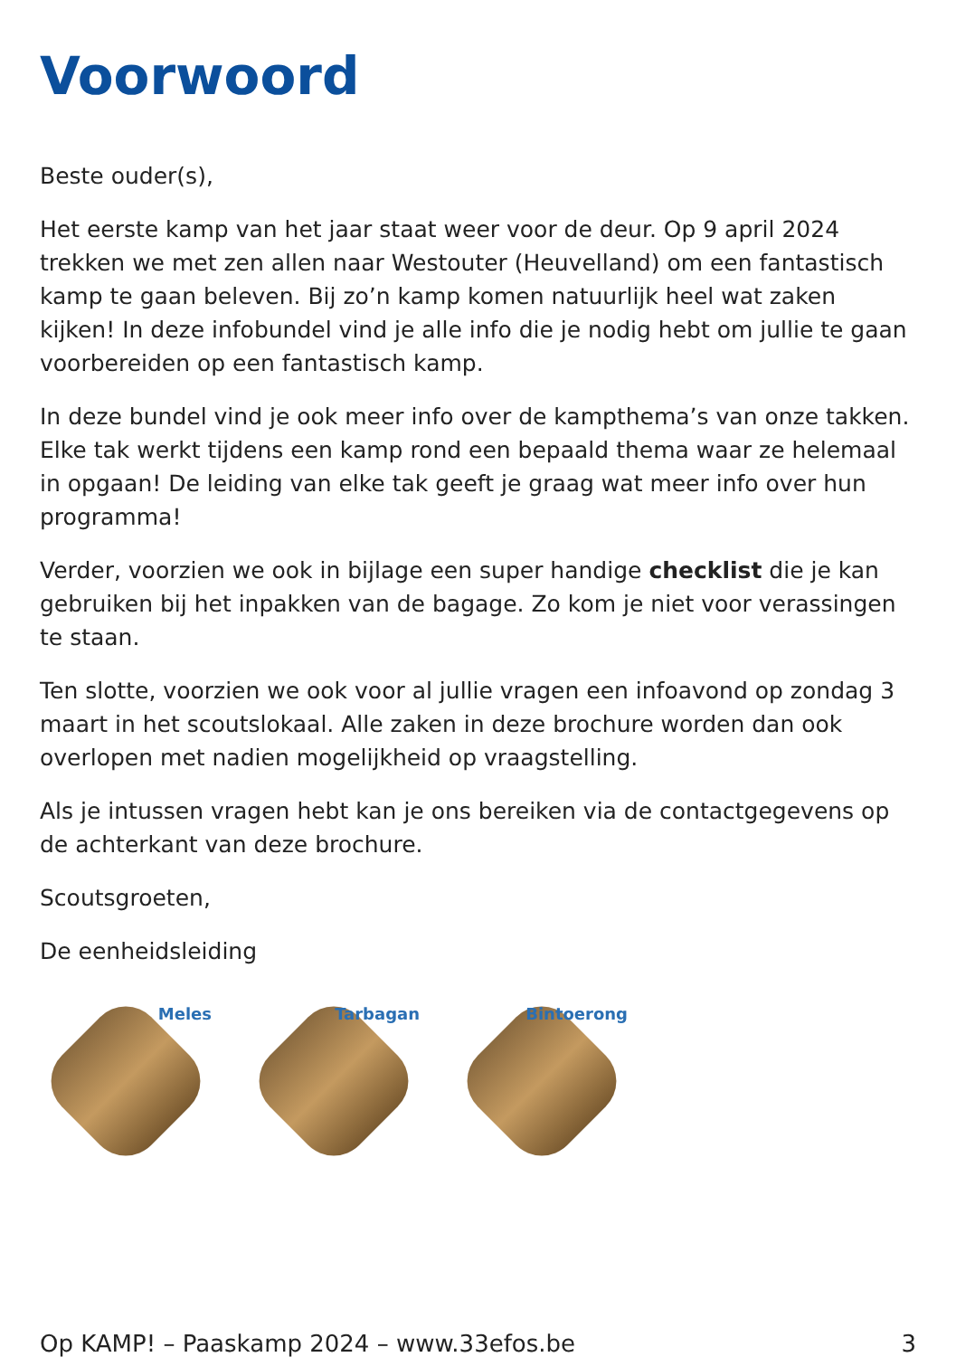Voorwoord
Beste ouder(s),
Het eerste kamp van het jaar staat weer voor de deur. Op 9 april 2024 trekken we met zen allen naar Westouter (Heuvelland) om een fantastisch kamp te gaan beleven. Bij zo’n kamp komen natuurlijk heel wat zaken kijken! In deze infobundel vind je alle info die je nodig hebt om jullie te gaan voorbereiden op een fantastisch kamp.
In deze bundel vind je ook meer info over de kampthema’s van onze takken. Elke tak werkt tijdens een kamp rond een bepaald thema waar ze helemaal in opgaan! De leiding van elke tak geeft je graag wat meer info over hun programma!
Verder, voorzien we ook in bijlage een super handige checklist die je kan gebruiken bij het inpakken van de bagage. Zo kom je niet voor verassingen te staan.
Ten slotte, voorzien we ook voor al jullie vragen een infoavond op zondag 3 maart in het scoutslokaal. Alle zaken in deze brochure worden dan ook overlopen met nadien mogelijkheid op vraagstelling.
Als je intussen vragen hebt kan je ons bereiken via de contactgegevens op de achterkant van deze brochure.
Scoutsgroeten,
De eenheidsleiding
Meles
Tarbagan
Bintoerong
Op KAMP! – Paaskamp 2024 – www.33efos.be 3